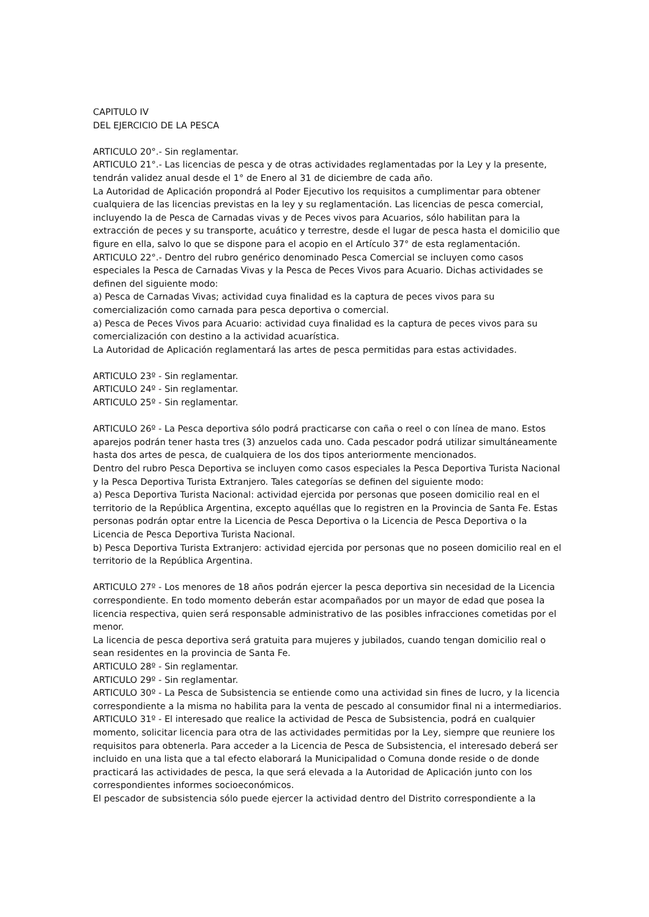CAPITULO IV
DEL EJERCICIO DE LA PESCA
ARTICULO 20°.- Sin reglamentar.
ARTICULO 21°.- Las licencias de pesca y de otras actividades reglamentadas por la Ley y la presente, tendrán validez anual desde el 1° de Enero al 31 de diciembre de cada año.
La Autoridad de Aplicación propondrá al Poder Ejecutivo los requisitos a cumplimentar para obtener cualquiera de las licencias previstas en la ley y su reglamentación. Las licencias de pesca comercial, incluyendo la de Pesca de Carnadas vivas y de Peces vivos para Acuarios, sólo habilitan para la extracción de peces y su transporte, acuático y terrestre, desde el lugar de pesca hasta el domicilio que figure en ella, salvo lo que se dispone para el acopio en el Artículo 37° de esta reglamentación.
ARTICULO 22°.- Dentro del rubro genérico denominado Pesca Comercial se incluyen como casos especiales la Pesca de Carnadas Vivas y la Pesca de Peces Vivos para Acuario. Dichas actividades se definen del siguiente modo:
a) Pesca de Carnadas Vivas; actividad cuya finalidad es la captura de peces vivos para su comercialización como carnada para pesca deportiva o comercial.
a) Pesca de Peces Vivos para Acuario: actividad cuya finalidad es la captura de peces vivos para su comercialización con destino a la actividad acuarística.
La Autoridad de Aplicación reglamentará las artes de pesca permitidas para estas actividades.
ARTICULO 23º - Sin reglamentar.
ARTICULO 24º - Sin reglamentar.
ARTICULO 25º - Sin reglamentar.
ARTICULO 26º - La Pesca deportiva sólo podrá practicarse con caña o reel o con línea de mano. Estos aparejos podrán tener hasta tres (3) anzuelos cada uno. Cada pescador podrá utilizar simultáneamente hasta dos artes de pesca, de cualquiera de los dos tipos anteriormente mencionados.
Dentro del rubro Pesca Deportiva se incluyen como casos especiales la Pesca Deportiva Turista Nacional y la Pesca Deportiva Turista Extranjero. Tales categorías se definen del siguiente modo:
a) Pesca Deportiva Turista Nacional: actividad ejercida por personas que poseen domicilio real en el territorio de la República Argentina, excepto aquéllas que lo registren en la Provincia de Santa Fe. Estas personas podrán optar entre la Licencia de Pesca Deportiva o la Licencia de Pesca Deportiva o la Licencia de Pesca Deportiva Turista Nacional.
b) Pesca Deportiva Turista Extranjero: actividad ejercida por personas que no poseen domicilio real en el territorio de la República Argentina.
ARTICULO 27º - Los menores de 18 años podrán ejercer la pesca deportiva sin necesidad de la Licencia correspondiente. En todo momento deberán estar acompañados por un mayor de edad que posea la licencia respectiva, quien será responsable administrativo de las posibles infracciones cometidas por el menor.
La licencia de pesca deportiva será gratuita para mujeres y jubilados, cuando tengan domicilio real o sean residentes en la provincia de Santa Fe.
ARTICULO 28º - Sin reglamentar.
ARTICULO 29º - Sin reglamentar.
ARTICULO 30º - La Pesca de Subsistencia se entiende como una actividad sin fines de lucro, y la licencia correspondiente a la misma no habilita para la venta de pescado al consumidor final ni a intermediarios.
ARTICULO 31º - El interesado que realice la actividad de Pesca de Subsistencia, podrá en cualquier momento, solicitar licencia para otra de las actividades permitidas por la Ley, siempre que reuniere los requisitos para obtenerla. Para acceder a la Licencia de Pesca de Subsistencia, el interesado deberá ser incluido en una lista que a tal efecto elaborará la Municipalidad o Comuna donde reside o de donde practicará las actividades de pesca, la que será elevada a la Autoridad de Aplicación junto con los correspondientes informes socioeconómicos.
El pescador de subsistencia sólo puede ejercer la actividad dentro del Distrito correspondiente a la